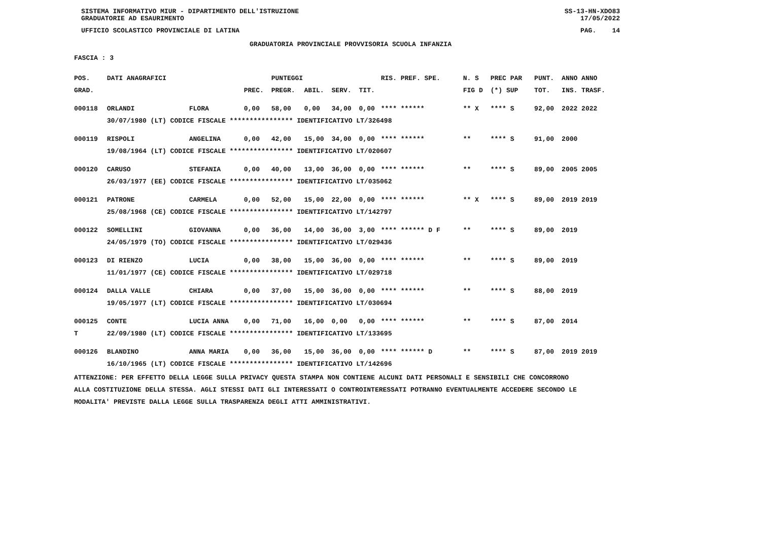SISTEMA INFORMATIVO MIUR - DIPARTIMENTO DELL'ISTRUZIONE SS-13-HN-XDO83
GRADUATORIE AD ESAURIMENTO 17/05/2022
UFFICIO SCOLASTICO PROVINCIALE DI LATINA PAG. 14
GRADUATORIA PROVINCIALE PROVVISORIA SCUOLA INFANZIA
FASCIA : 3
| POS. | DATI ANAGRAFICI | | | PUNTEGGI | | | | RIS. PREF. SPE. | | N. S | PREC PAR | PUNT. | ANNO ANNO |
| --- | --- | --- | --- | --- | --- | --- | --- | --- | --- | --- | --- | --- | --- |
| GRAD. | | | PREC. | PREGR. | ABIL. | SERV. | TIT. | | | FIG D | (*) SUP | TOT. | INS. TRASF. |
| 000118 | ORLANDI | FLORA | 0,00 | 58,00 | 0,00 | 34,00 | 0,00 | **** ****** | | ** X | **** S | 92,00 | 2022 2022 |
| | 30/07/1980 (LT) CODICE FISCALE **************** IDENTIFICATIVO LT/326498 | | | | | | | | | | | | |
| 000119 | RISPOLI | ANGELINA | 0,00 | 42,00 | 15,00 | 34,00 | 0,00 | **** ****** | | ** | **** S | 91,00 | 2000 |
| | 19/08/1964 (LT) CODICE FISCALE **************** IDENTIFICATIVO LT/020607 | | | | | | | | | | | | |
| 000120 | CARUSO | STEFANIA | 0,00 | 40,00 | 13,00 | 36,00 | 0,00 | **** ****** | | ** | **** S | 89,00 | 2005 2005 |
| | 26/03/1977 (EE) CODICE FISCALE **************** IDENTIFICATIVO LT/035062 | | | | | | | | | | | | |
| 000121 | PATRONE | CARMELA | 0,00 | 52,00 | 15,00 | 22,00 | 0,00 | **** ****** | | ** X | **** S | 89,00 | 2019 2019 |
| | 25/08/1968 (CE) CODICE FISCALE **************** IDENTIFICATIVO LT/142797 | | | | | | | | | | | | |
| 000122 | SOMELLINI | GIOVANNA | 0,00 | 36,00 | 14,00 | 36,00 | 3,00 | **** ****** D F | | ** | **** S | 89,00 | 2019 |
| | 24/05/1979 (TO) CODICE FISCALE **************** IDENTIFICATIVO LT/029436 | | | | | | | | | | | | |
| 000123 | DI RIENZO | LUCIA | 0,00 | 38,00 | 15,00 | 36,00 | 0,00 | **** ****** | | ** | **** S | 89,00 | 2019 |
| | 11/01/1977 (CE) CODICE FISCALE **************** IDENTIFICATIVO LT/029718 | | | | | | | | | | | | |
| 000124 | DALLA VALLE | CHIARA | 0,00 | 37,00 | 15,00 | 36,00 | 0,00 | **** ****** | | ** | **** S | 88,00 | 2019 |
| | 19/05/1977 (LT) CODICE FISCALE **************** IDENTIFICATIVO LT/030694 | | | | | | | | | | | | |
| 000125 | CONTE | LUCIA ANNA | 0,00 | 71,00 | 16,00 | 0,00 | 0,00 | **** ****** | | ** | **** S | 87,00 | 2014 |
| T | 22/09/1980 (LT) CODICE FISCALE **************** IDENTIFICATIVO LT/133695 | | | | | | | | | | | | |
| 000126 | BLANDINO | ANNA MARIA | 0,00 | 36,00 | 15,00 | 36,00 | 0,00 | **** ****** D | | ** | **** S | 87,00 | 2019 2019 |
| | 16/10/1965 (LT) CODICE FISCALE **************** IDENTIFICATIVO LT/142696 | | | | | | | | | | | | |
ATTENZIONE: PER EFFETTO DELLA LEGGE SULLA PRIVACY QUESTA STAMPA NON CONTIENE ALCUNI DATI PERSONALI E SENSIBILI CHE CONCORRONO
ALLA COSTITUZIONE DELLA STESSA. AGLI STESSI DATI GLI INTERESSATI O CONTROINTERESSATI POTRANNO EVENTUALMENTE ACCEDERE SECONDO LE
MODALITA' PREVISTE DALLA LEGGE SULLA TRASPARENZA DEGLI ATTI AMMINISTRATIVI.